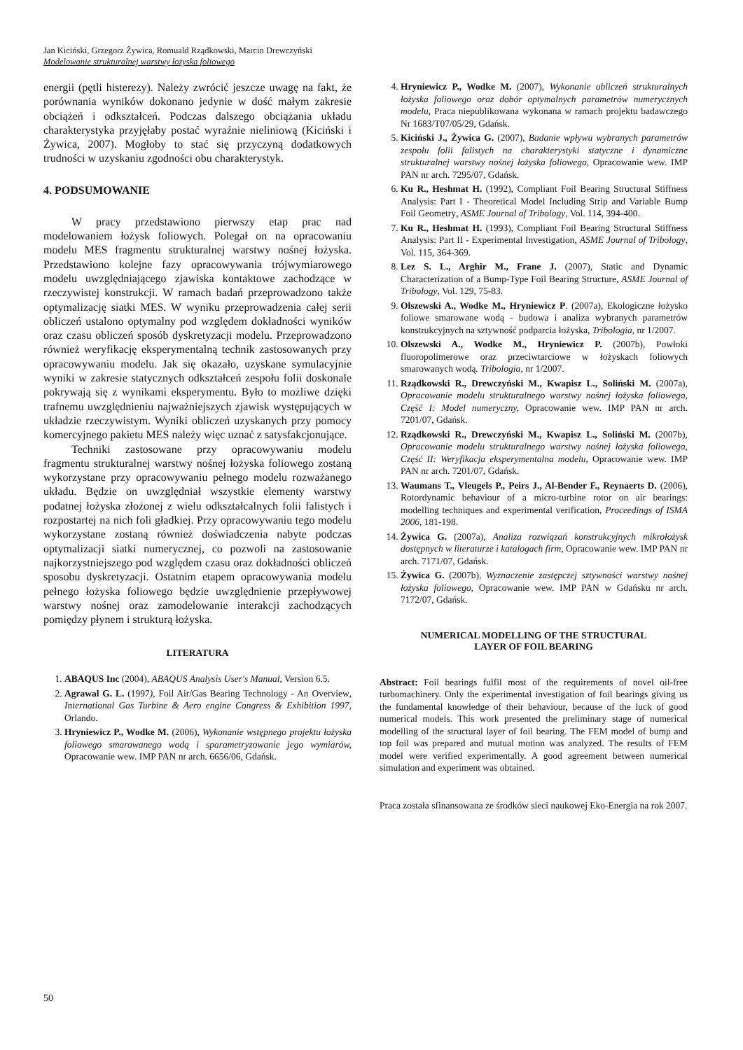Jan Kiciński, Grzegorz Żywica, Romuald Rządkowski, Marcin Drewczyński
Modelowanie strukturalnej warstwy łożyska foliowego
energii (pętli histerezy). Należy zwrócić jeszcze uwagę na fakt, że porównania wyników dokonano jedynie w dość małym zakresie obciążeń i odkształceń. Podczas dalszego obciążania układu charakterystyka przyjęłaby postać wyraźnie nieliniową (Kiciński i Żywica, 2007). Mogłoby to stać się przyczyną dodatkowych trudności w uzyskaniu zgodności obu charakterystyk.
4. PODSUMOWANIE
W pracy przedstawiono pierwszy etap prac nad modelowaniem łożysk foliowych. Polegał on na opracowaniu modelu MES fragmentu strukturalnej warstwy nośnej łożyska. Przedstawiono kolejne fazy opracowywania trójwymiarowego modelu uwzględniającego zjawiska kontaktowe zachodzące w rzeczywistej konstrukcji. W ramach badań przeprowadzono także optymalizację siatki MES. W wyniku przeprowadzenia całej serii obliczeń ustalono optymalny pod względem dokładności wyników oraz czasu obliczeń sposób dyskretyzacji modelu. Przeprowadzono również weryfikację eksperymentalną technik zastosowanych przy opracowywaniu modelu. Jak się okazało, uzyskane symulacyjnie wyniki w zakresie statycznych odkształceń zespołu folii doskonale pokrywają się z wynikami eksperymentu. Było to możliwe dzięki trafnemu uwzględnieniu najważniejszych zjawisk występujących w układzie rzeczywistym. Wyniki obliczeń uzyskanych przy pomocy komercyjnego pakietu MES należy więc uznać z satysfakcjonujące.
Techniki zastosowane przy opracowywaniu modelu fragmentu strukturalnej warstwy nośnej łożyska foliowego zostaną wykorzystane przy opracowywaniu pełnego modelu rozważanego układu. Będzie on uwzględniał wszystkie elementy warstwy podatnej łożyska złożonej z wielu odkształcalnych folii falistych i rozpostartej na nich foli gładkiej. Przy opracowywaniu tego modelu wykorzystane zostaną również doświadczenia nabyte podczas optymalizacji siatki numerycznej, co pozwoli na zastosowanie najkorzystniejszego pod względem czasu oraz dokładności obliczeń sposobu dyskretyzacji. Ostatnim etapem opracowywania modelu pełnego łożyska foliowego będzie uwzględnienie przepływowej warstwy nośnej oraz zamodelowanie interakcji zachodzących pomiędzy płynem i strukturą łożyska.
LITERATURA
1. ABAQUS Inc (2004), ABAQUS Analysis User's Manual, Version 6.5.
2. Agrawal G. L. (1997), Foil Air/Gas Bearing Technology - An Overview, International Gas Turbine & Aero engine Congress & Exhibition 1997, Orlando.
3. Hryniewicz P., Wodke M. (2006), Wykonanie wstępnego projektu łożyska foliowego smarowanego wodą i sparametryzowanie jego wymiarów, Opracowanie wew. IMP PAN nr arch. 6656/06, Gdańsk.
4. Hryniewicz P., Wodke M. (2007), Wykonanie obliczeń strukturalnych łożyska foliowego oraz dobór optymalnych parametrów numerycznych modelu, Praca niepublikowana wykonana w ramach projektu badawczego Nr 1683/T07/05/29, Gdańsk.
5. Kiciński J., Żywica G. (2007), Badanie wpływu wybranych parametrów zespołu folii falistych na charakterystyki statyczne i dynamiczne strukturalnej warstwy nośnej łożyska foliowego, Opracowanie wew. IMP PAN nr arch. 7295/07, Gdańsk.
6. Ku R., Heshmat H. (1992), Compliant Foil Bearing Structural Stiffness Analysis: Part I - Theoretical Model Including Strip and Variable Bump Foil Geometry, ASME Journal of Tribology, Vol. 114, 394-400.
7. Ku R., Heshmat H. (1993), Compliant Foil Bearing Structural Stiffness Analysis: Part II - Experimental Investigation, ASME Journal of Tribology, Vol. 115, 364-369.
8. Lez S. L., Arghir M., Frane J. (2007), Static and Dynamic Characterization of a Bump-Type Foil Bearing Structure, ASME Journal of Tribology, Vol. 129, 75-83.
9. Olszewski A., Wodke M., Hryniewicz P. (2007a), Ekologiczne łożysko foliowe smarowane wodą - budowa i analiza wybranych parametrów konstrukcyjnych na sztywność podparcia łożyska, Tribologia, nr 1/2007.
10. Olszewski A., Wodke M., Hryniewicz P. (2007b), Powłoki fluoropolimerowe oraz przeciwtarciowe w łożyskach foliowych smarowanych wodą. Tribologia, nr 1/2007.
11. Rządkowski R., Drewczyński M., Kwapisz L., Soliński M. (2007a), Opracowanie modelu strukturalnego warstwy nośnej łożyska foliowego, Część I: Model numeryczny, Opracowanie wew. IMP PAN nr arch. 7201/07, Gdańsk.
12. Rządkowski R., Drewczyński M., Kwapisz L., Soliński M. (2007b), Opracowanie modelu strukturalnego warstwy nośnej łożyska foliowego, Część II: Weryfikacja eksperymentalna modelu, Opracowanie wew. IMP PAN nr arch. 7201/07, Gdańsk.
13. Waumans T., Vleugels P., Peirs J., Al-Bender F., Reynaerts D. (2006), Rotordynamic behaviour of a micro-turbine rotor on air bearings: modelling techniques and experimental verification, Proceedings of ISMA 2006, 181-198.
14. Żywica G. (2007a), Analiza rozwiązań konstrukcyjnych mikrołożysk dostępnych w literaturze i katalogach firm, Opracowanie wew. IMP PAN nr arch. 7171/07, Gdańsk.
15. Żywica G. (2007b), Wyznaczenie zastępczej sztywności warstwy nośnej łożyska foliowego, Opracowanie wew. IMP PAN w Gdańsku nr arch. 7172/07, Gdańsk.
NUMERICAL MODELLING OF THE STRUCTURAL
LAYER OF FOIL BEARING
Abstract: Foil bearings fulfil most of the requirements of novel oil-free turbomachinery. Only the experimental investigation of foil bearings giving us the fundamental knowledge of their behaviour, because of the luck of good numerical models. This work presented the preliminary stage of numerical modelling of the structural layer of foil bearing. The FEM model of bump and top foil was prepared and mutual motion was analyzed. The results of FEM model were verified experimentally. A good agreement between numerical simulation and experiment was obtained.
Praca została sfinansowana ze środków sieci naukowej Eko-Energia na rok 2007.
50